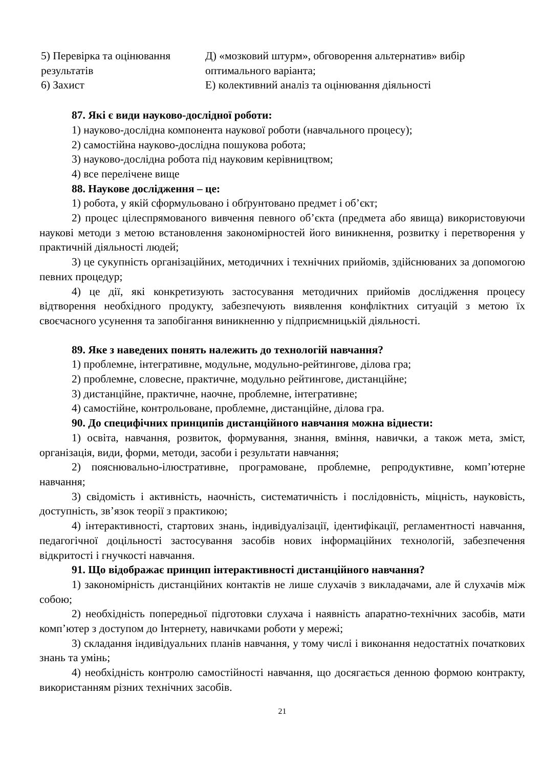| 5) Перевірка та оцінювання результатів | Д) «мозковий штурм», обговорення альтернатив» вибір оптимального варіанта; |
| 6) Захист | Е) колективний аналіз та оцінювання діяльності |
87. Які є види науково-дослідної роботи:
1) науково-дослідна компонента наукової роботи (навчального процесу);
2) самостійна науково-дослідна пошукова робота;
3) науково-дослідна робота під науковим керівництвом;
4) все перелічене вище
88. Наукове дослідження – це:
1) робота, у якій сформульовано і обґрунтовано предмет і об’єкт;
2) процес цілеспрямованого вивчення певного об’єкта (предмета або явища) використовуючи наукові методи з метою встановлення закономірностей його виникнення, розвитку і перетворення у практичній діяльності людей;
3) це сукупність організаційних, методичних і технічних прийомів, здійснюваних за допомогою певних процедур;
4) це дії, які конкретизують застосування методичних прийомів дослідження процесу відтворення необхідного продукту, забезпечують виявлення конфліктних ситуацій з метою їх своєчасного усунення та запобігання виникненню у підприємницькій діяльності.
89. Яке з наведених понять належить до технологій навчання?
1) проблемне, інтегративне, модульне, модульно-рейтингове, ділова гра;
2) проблемне, словесне, практичне, модульно рейтингове, дистанційне;
3) дистанційне, практичне, наочне, проблемне, інтегративне;
4) самостійне, контрольоване, проблемне, дистанційне, ділова гра.
90. До специфічних принципів дистанційного навчання можна віднести:
1) освіта, навчання, розвиток, формування, знання, вміння, навички, а також мета, зміст, організація, види, форми, методи, засоби і результати навчання;
2) пояснювально-ілюстративне, програмоване, проблемне, репродуктивне, комп’ютерне навчання;
3) свідомість і активність, наочність, систематичність і послідовність, міцність, науковість, доступність, зв’язок теорії з практикою;
4) інтерактивності, стартових знань, індивідуалізації, ідентифікації, регламентності навчання, педагогічної доцільності застосування засобів нових інформаційних технологій, забезпечення відкритості і гнучкості навчання.
91. Що відображає принцип інтерактивності дистанційного навчання?
1) закономірність дистанційних контактів не лише слухачів з викладачами, але й слухачів між собою;
2) необхідність попередньої підготовки слухача і наявність апаратно-технічних засобів, мати комп’ютер з доступом до Інтернету, навичками роботи у мережі;
3) складання індивідуальних планів навчання, у тому числі і виконання недостатніх початкових знань та умінь;
4) необхідність контролю самостійності навчання, що досягається денною формою контракту, використанням різних технічних засобів.
21